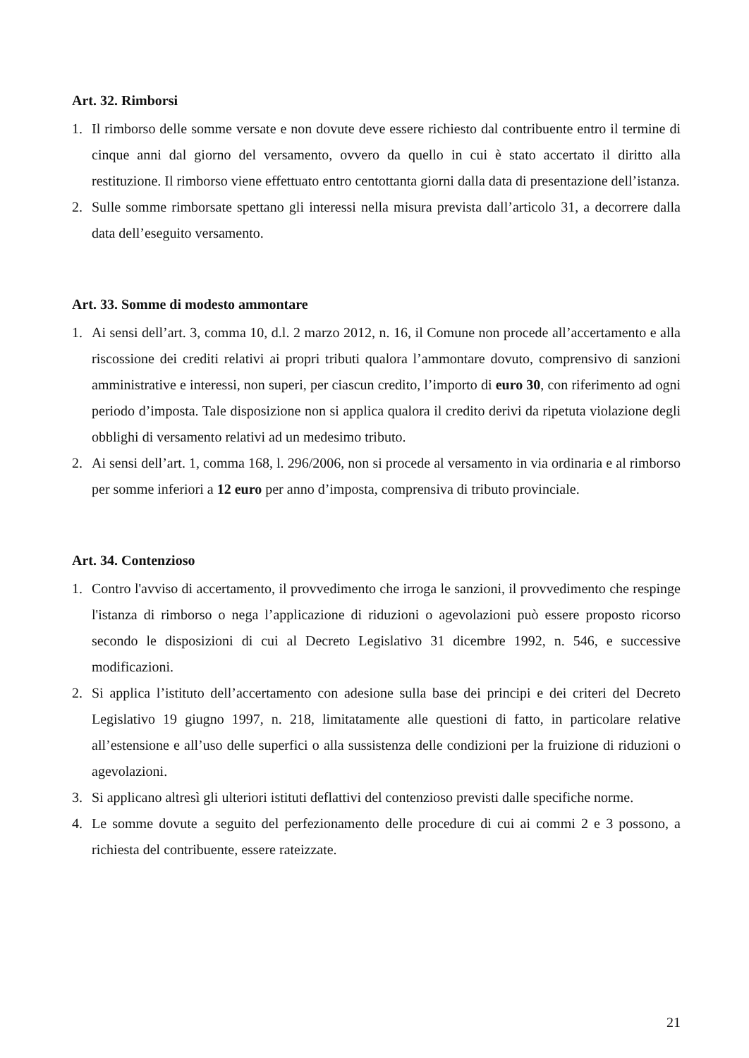Art. 32. Rimborsi
1. Il rimborso delle somme versate e non dovute deve essere richiesto dal contribuente entro il termine di cinque anni dal giorno del versamento, ovvero da quello in cui è stato accertato il diritto alla restituzione. Il rimborso viene effettuato entro centottanta giorni dalla data di presentazione dell’istanza.
2. Sulle somme rimborsate spettano gli interessi nella misura prevista dall’articolo 31, a decorrere dalla data dell’eseguito versamento.
Art. 33. Somme di modesto ammontare
1. Ai sensi dell’art. 3, comma 10, d.l. 2 marzo 2012, n. 16, il Comune non procede all’accertamento e alla riscossione dei crediti relativi ai propri tributi qualora l’ammontare dovuto, comprensivo di sanzioni amministrative e interessi, non superi, per ciascun credito, l’importo di euro 30, con riferimento ad ogni periodo d’imposta. Tale disposizione non si applica qualora il credito derivi da ripetuta violazione degli obblighi di versamento relativi ad un medesimo tributo.
2. Ai sensi dell’art. 1, comma 168, l. 296/2006, non si procede al versamento in via ordinaria e al rimborso per somme inferiori a 12 euro per anno d’imposta, comprensiva di tributo provinciale.
Art. 34. Contenzioso
1. Contro l'avviso di accertamento, il provvedimento che irroga le sanzioni, il provvedimento che respinge l'istanza di rimborso o nega l’applicazione di riduzioni o agevolazioni può essere proposto ricorso secondo le disposizioni di cui al Decreto Legislativo 31 dicembre 1992, n. 546, e successive modificazioni.
2. Si applica l’istituto dell’accertamento con adesione sulla base dei principi e dei criteri del Decreto Legislativo 19 giugno 1997, n. 218, limitatamente alle questioni di fatto, in particolare relative all’estensione e all’uso delle superfici o alla sussistenza delle condizioni per la fruizione di riduzioni o agevolazioni.
3. Si applicano altresì gli ulteriori istituti deflattivi del contenzioso previsti dalle specifiche norme.
4. Le somme dovute a seguito del perfezionamento delle procedure di cui ai commi 2 e 3 possono, a richiesta del contribuente, essere rateizzate.
21